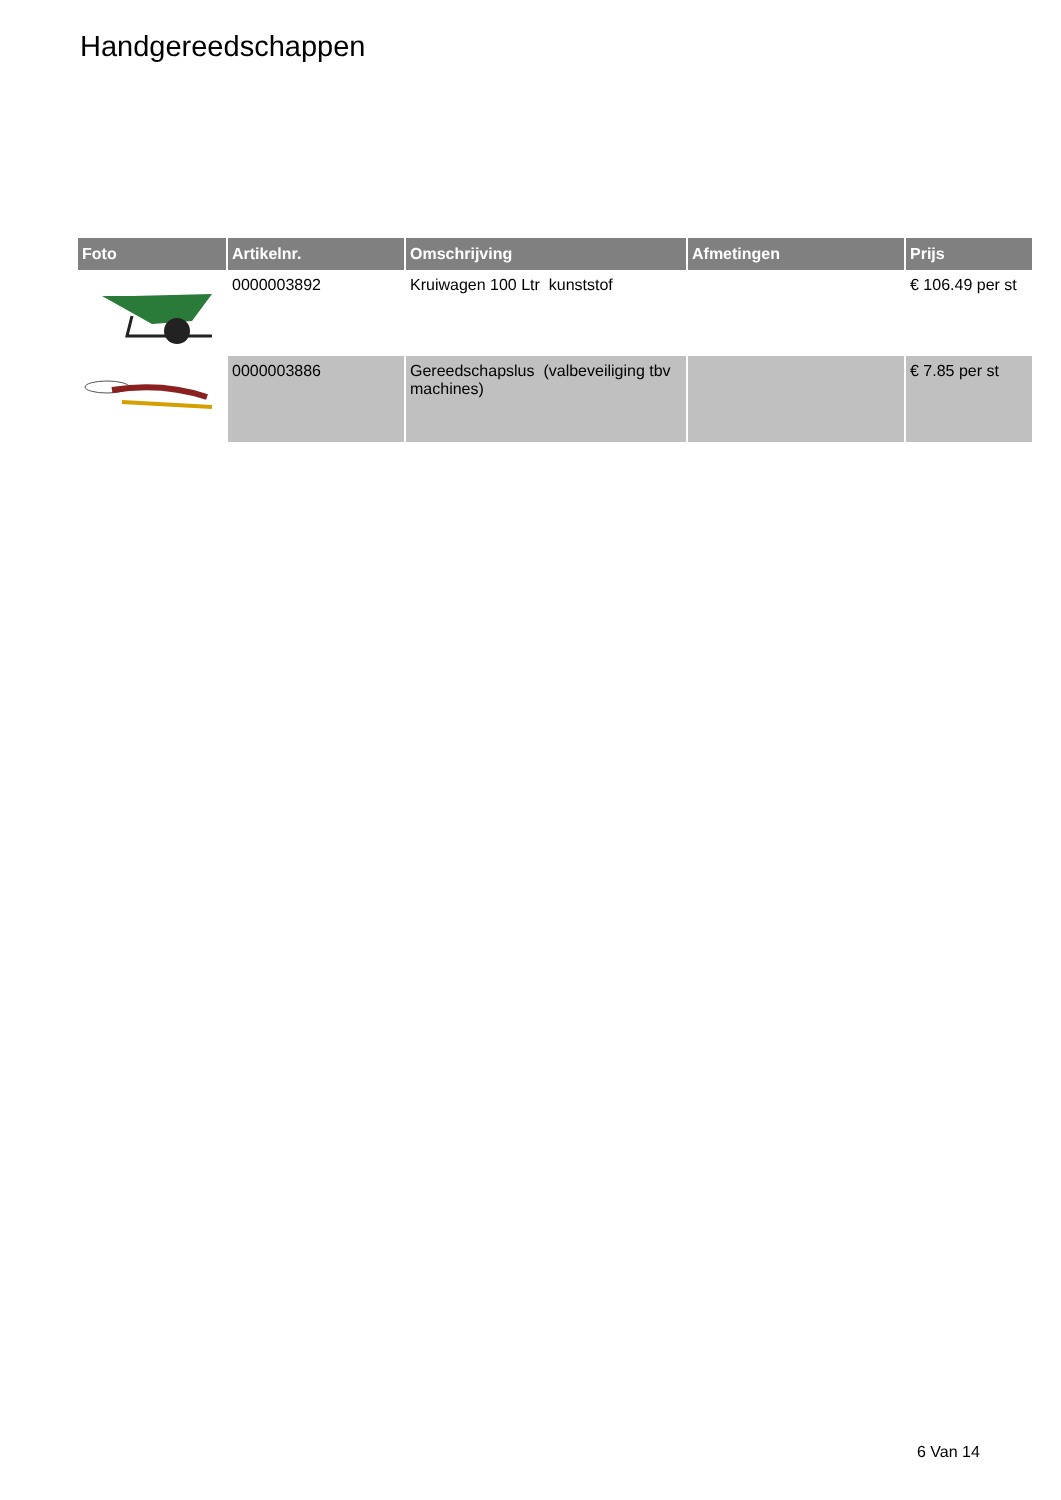Handgereedschappen
| Foto | Artikelnr. | Omschrijving | Afmetingen | Prijs |
| --- | --- | --- | --- | --- |
| | 0000003892 | Kruiwagen 100 Ltr kunststof | | € 106.49 per st |
| | 0000003886 | Gereedschapslus (valbeveiliging tbv machines) | | € 7.85 per st |
6 Van 14